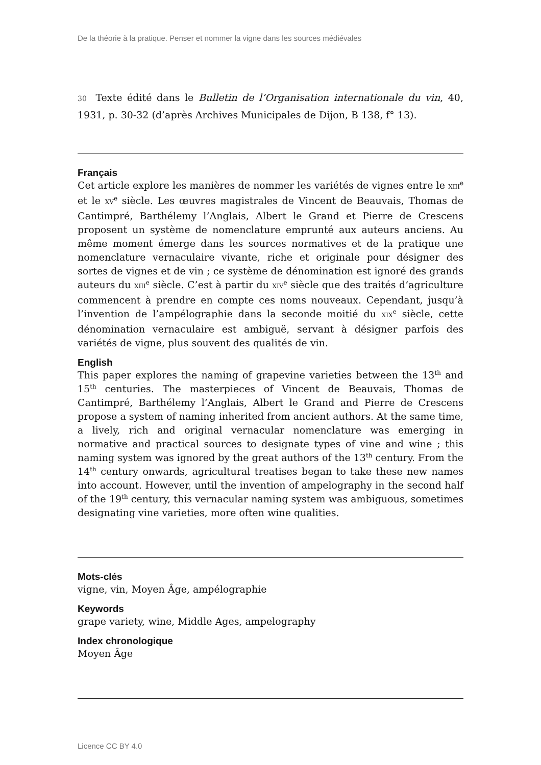De la théorie à la pratique. Penser et nommer la vigne dans les sources médiévales
30 Texte édité dans le Bulletin de l’Organisation internationale du vin, 40, 1931, p. 30-32 (d’après Archives Municipales de Dijon, B 138, f° 13).
Français
Cet article explore les manières de nommer les variétés de vignes entre le XIII<sup>e</sup> et le XV<sup>e</sup> siècle. Les œuvres magistrales de Vincent de Beauvais, Thomas de Cantimpré, Barthélemy l’Anglais, Albert le Grand et Pierre de Crescens proposent un système de nomenclature emprunté aux auteurs anciens. Au même moment émerge dans les sources normatives et de la pratique une nomenclature vernaculaire vivante, riche et originale pour désigner des sortes de vignes et de vin ; ce système de dénomination est ignoré des grands auteurs du XIII<sup>e</sup> siècle. C’est à partir du XIV<sup>e</sup> siècle que des traités d’agriculture commencent à prendre en compte ces noms nouveaux. Cependant, jusqu’à l’invention de l’ampélographie dans la seconde moitié du XIX<sup>e</sup> siècle, cette dénomination vernaculaire est ambiguë, servant à désigner parfois des variétés de vigne, plus souvent des qualités de vin.
English
This paper explores the naming of grapevine varieties between the 13<sup>th</sup> and 15<sup>th</sup> centuries. The masterpieces of Vincent de Beauvais, Thomas de Cantimpré, Barthélemy l’Anglais, Albert le Grand and Pierre de Crescens propose a system of naming inherited from ancient authors. At the same time, a lively, rich and original vernacular nomenclature was emerging in normative and practical sources to designate types of vine and wine ; this naming system was ignored by the great authors of the 13<sup>th</sup> century. From the 14<sup>th</sup> century onwards, agricultural treatises began to take these new names into account. However, until the invention of ampelography in the second half of the 19<sup>th</sup> century, this vernacular naming system was ambiguous, sometimes designating vine varieties, more often wine qualities.
Mots-clés
vigne, vin, Moyen Âge, ampélographie
Keywords
grape variety, wine, Middle Ages, ampelography
Index chronologique
Moyen Âge
Licence CC BY 4.0